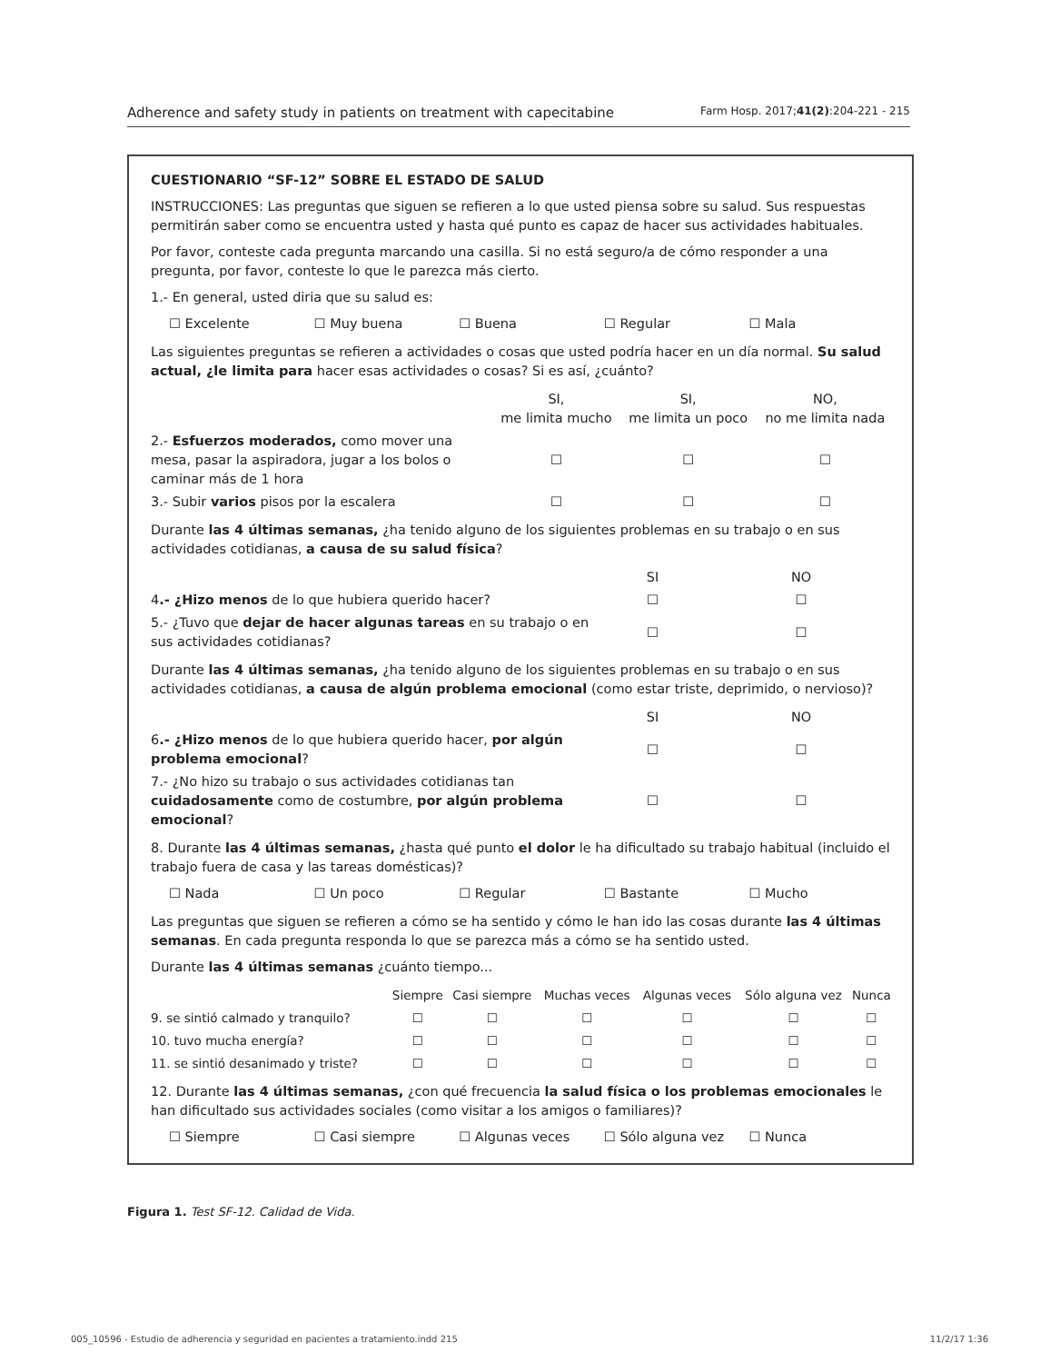Adherence and safety study in patients on treatment with capecitabine Farm Hosp. 2017;41(2):204-221 - 215
CUESTIONARIO “SF-12” SOBRE EL ESTADO DE SALUD
INSTRUCCIONES: Las preguntas que siguen se refieren a lo que usted piensa sobre su salud. Sus respuestas permitirán saber como se encuentra usted y hasta qué punto es capaz de hacer sus actividades habituales.
Por favor, conteste cada pregunta marcando una casilla. Si no está seguro/a de cómo responder a una pregunta, por favor, conteste lo que le parezca más cierto.
1.- En general, usted diria que su salud es:
☐ Excelente ☐ Muy buena ☐ Buena ☐ Regular ☐ Mala
Las siguientes preguntas se refieren a actividades o cosas que usted podría hacer en un día normal. Su salud actual, ¿le limita para hacer esas actividades o cosas? Si es así, ¿cuánto?
| | SI, me limita mucho | SI, me limita un poco | NO, no me limita nada |
| --- | --- | --- | --- |
| 2.- Esfuerzos moderados, como mover una mesa, pasar la aspiradora, jugar a los bolos o caminar más de 1 hora | ☐ | ☐ | ☐ |
| 3.- Subir varios pisos por la escalera | ☐ | ☐ | ☐ |
Durante las 4 últimas semanas, ¿ha tenido alguno de los siguientes problemas en su trabajo o en sus actividades cotidianas, a causa de su salud física?
| | SI | NO |
| --- | --- | --- |
| 4 .- ¿Hizo menos de lo que hubiera querido hacer? | ☐ | ☐ |
| 5.- ¿Tuvo que dejar de hacer algunas tareas en su trabajo o en sus actividades cotidianas? | ☐ | ☐ |
Durante las 4 últimas semanas, ¿ha tenido alguno de los siguientes problemas en su trabajo o en sus actividades cotidianas, a causa de algún problema emocional (como estar triste, deprimido, o nervioso)?
| | SI | NO |
| --- | --- | --- |
| 6 .- ¿Hizo menos de lo que hubiera querido hacer, por algún problema emocional ? | ☐ | ☐ |
| 7.- ¿No hizo su trabajo o sus actividades cotidianas tan cuidadosamente como de costumbre, por algún problema emocional ? | ☐ | ☐ |
8. Durante las 4 últimas semanas, ¿hasta qué punto el dolor le ha dificultado su trabajo habitual (incluido el trabajo fuera de casa y las tareas domésticas)?
☐ Nada ☐ Un poco ☐ Regular ☐ Bastante ☐ Mucho
Las preguntas que siguen se refieren a cómo se ha sentido y cómo le han ido las cosas durante las 4 últimas semanas. En cada pregunta responda lo que se parezca más a cómo se ha sentido usted.
Durante las 4 últimas semanas ¿cuánto tiempo...
| | Siempre | Casi siempre | Muchas veces | Algunas veces | Sólo alguna vez | Nunca |
| --- | --- | --- | --- | --- | --- | --- |
| 9. se sintió calmado y tranquilo? | ☐ | ☐ | ☐ | ☐ | ☐ | ☐ |
| 10. tuvo mucha energía? | ☐ | ☐ | ☐ | ☐ | ☐ | ☐ |
| 11. se sintió desanimado y triste? | ☐ | ☐ | ☐ | ☐ | ☐ | ☐ |
12. Durante las 4 últimas semanas, ¿con qué frecuencia la salud física o los problemas emocionales le han dificultado sus actividades sociales (como visitar a los amigos o familiares)?
☐ Siempre ☐ Casi siempre ☐ Algunas veces ☐ Sólo alguna vez ☐ Nunca
Figura 1. Test SF-12. Calidad de Vida.
005_10596 - Estudio de adherencia y seguridad en pacientes a tratamiento.indd 215 11/2/17 1:36